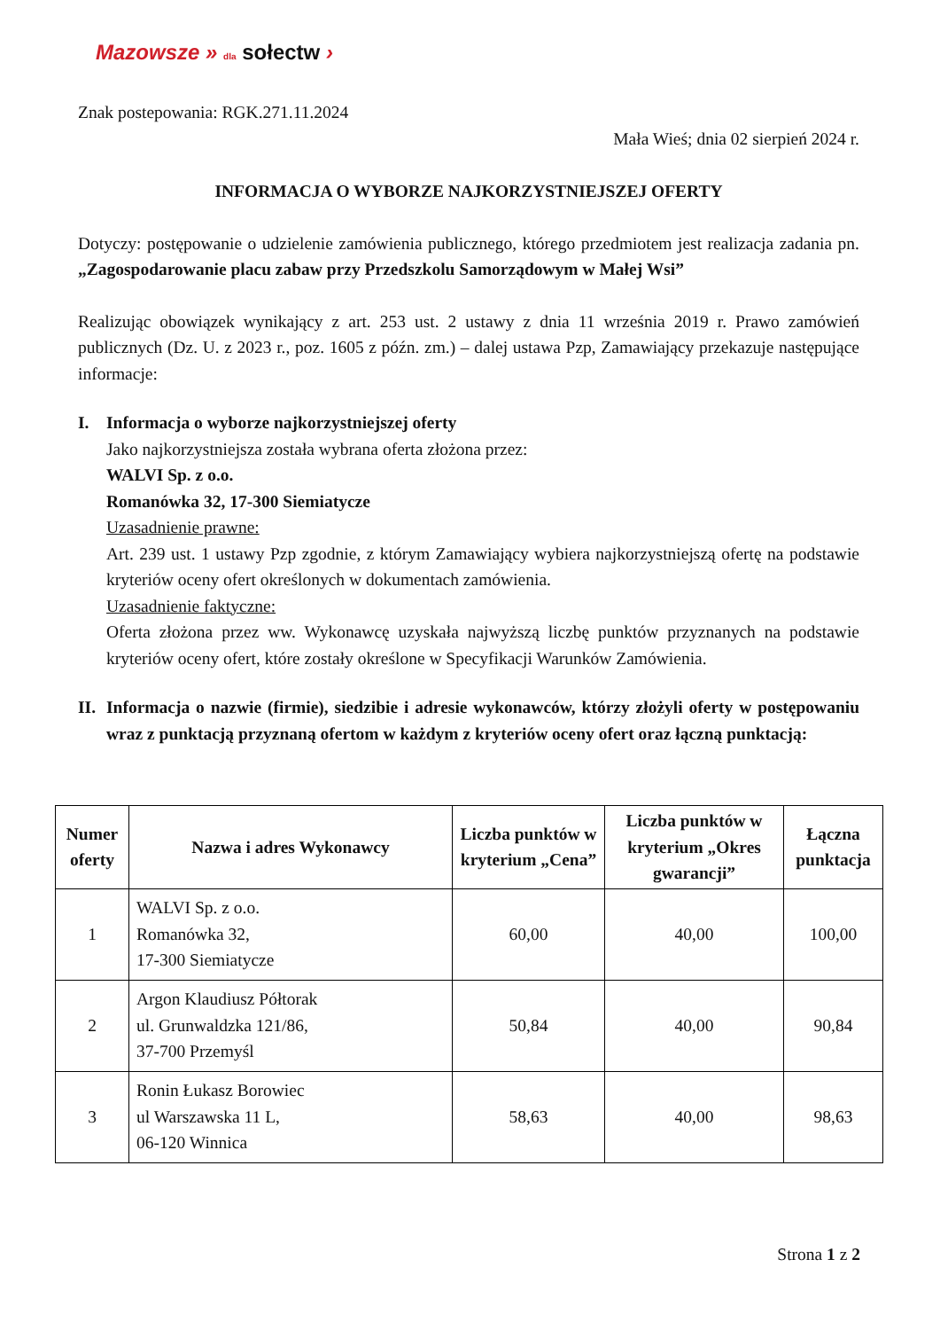Mazowsze » dla sołectw ›
Znak postepowania: RGK.271.11.2024
Mała Wieś; dnia 02 sierpień 2024 r.
INFORMACJA O WYBORZE NAJKORZYSTNIEJSZEJ OFERTY
Dotyczy: postępowanie o udzielenie zamówienia publicznego, którego przedmiotem jest realizacja zadania pn. „Zagospodarowanie placu zabaw przy Przedszkolu Samorządowym w Małej Wsi”
Realizując obowiązek wynikający z art. 253 ust. 2 ustawy z dnia 11 września 2019 r. Prawo zamówień publicznych (Dz. U. z 2023 r., poz. 1605 z późn. zm.) – dalej ustawa Pzp, Zamawiający przekazuje następujące informacje:
I. Informacja o wyborze najkorzystniejszej oferty
Jako najkorzystniejsza została wybrana oferta złożona przez:
WALVI Sp. z o.o.
Romanówka 32, 17-300 Siemiatycze
Uzasadnienie prawne:
Art. 239 ust. 1 ustawy Pzp zgodnie, z którym Zamawiający wybiera najkorzystniejszą ofertę na podstawie kryteriów oceny ofert określonych w dokumentach zamówienia.
Uzasadnienie faktyczne:
Oferta złożona przez ww. Wykonawcę uzyskała najwyższą liczbę punktów przyznanych na podstawie kryteriów oceny ofert, które zostały określone w Specyfikacji Warunków Zamówienia.
II.
Informacja o nazwie (firmie), siedzibie i adresie wykonawców, którzy złożyli oferty w postępowaniu wraz z punktacją przyznaną ofertom w każdym z kryteriów oceny ofert oraz łączną punktacją:
| Numer oferty | Nazwa i adres Wykonawcy | Liczba punktów w kryterium „Cena” | Liczba punktów w kryterium „Okres gwarancji” | Łączna punktacja |
| --- | --- | --- | --- | --- |
| 1 | WALVI Sp. z o.o. Romanówka 32, 17-300 Siemiatycze | 60,00 | 40,00 | 100,00 |
| 2 | Argon Klaudiusz Półtorak ul. Grunwaldzka 121/86, 37-700 Przemyśl | 50,84 | 40,00 | 90,84 |
| 3 | Ronin Łukasz Borowiec ul Warszawska 11 L, 06-120 Winnica | 58,63 | 40,00 | 98,63 |
Strona 1 z 2